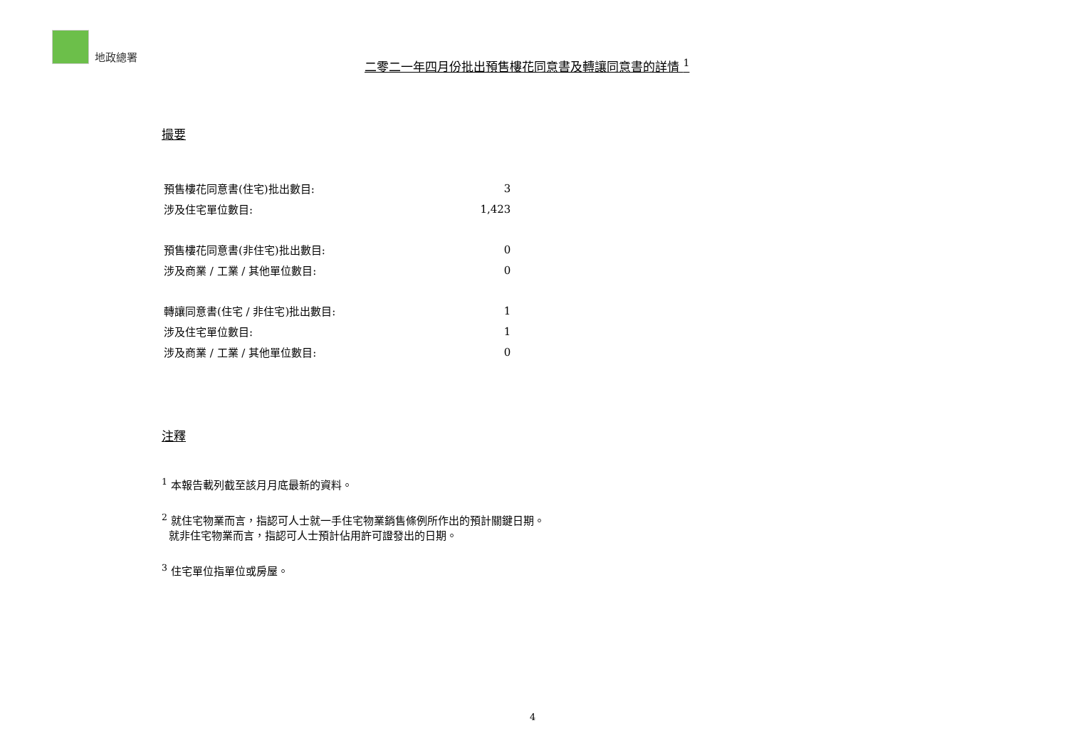地政總署
二零二一年四月份批出預售樓花同意書及轉讓同意書的詳情 <sup>1</sup>
撮要
| 預售樓花同意書(住宅)批出數目: | 3 |
| 涉及住宅單位數目: | 1,423 |
| 預售樓花同意書(非住宅)批出數目: | 0 |
| 涉及商業 / 工業 / 其他單位數目: | 0 |
| 轉讓同意書(住宅 / 非住宅)批出數目: | 1 |
| 涉及住宅單位數目: | 1 |
| 涉及商業 / 工業 / 其他單位數目: | 0 |
注釋
<sup>1</sup> 本報告載列截至該月月底最新的資料。
<sup>2</sup> 就住宅物業而言，指認可人士就一手住宅物業銷售條例所作出的預計關鍵日期。
就非住宅物業而言，指認可人士預計佔用許可證發出的日期。
<sup>3</sup> 住宅單位指單位或房屋。
4